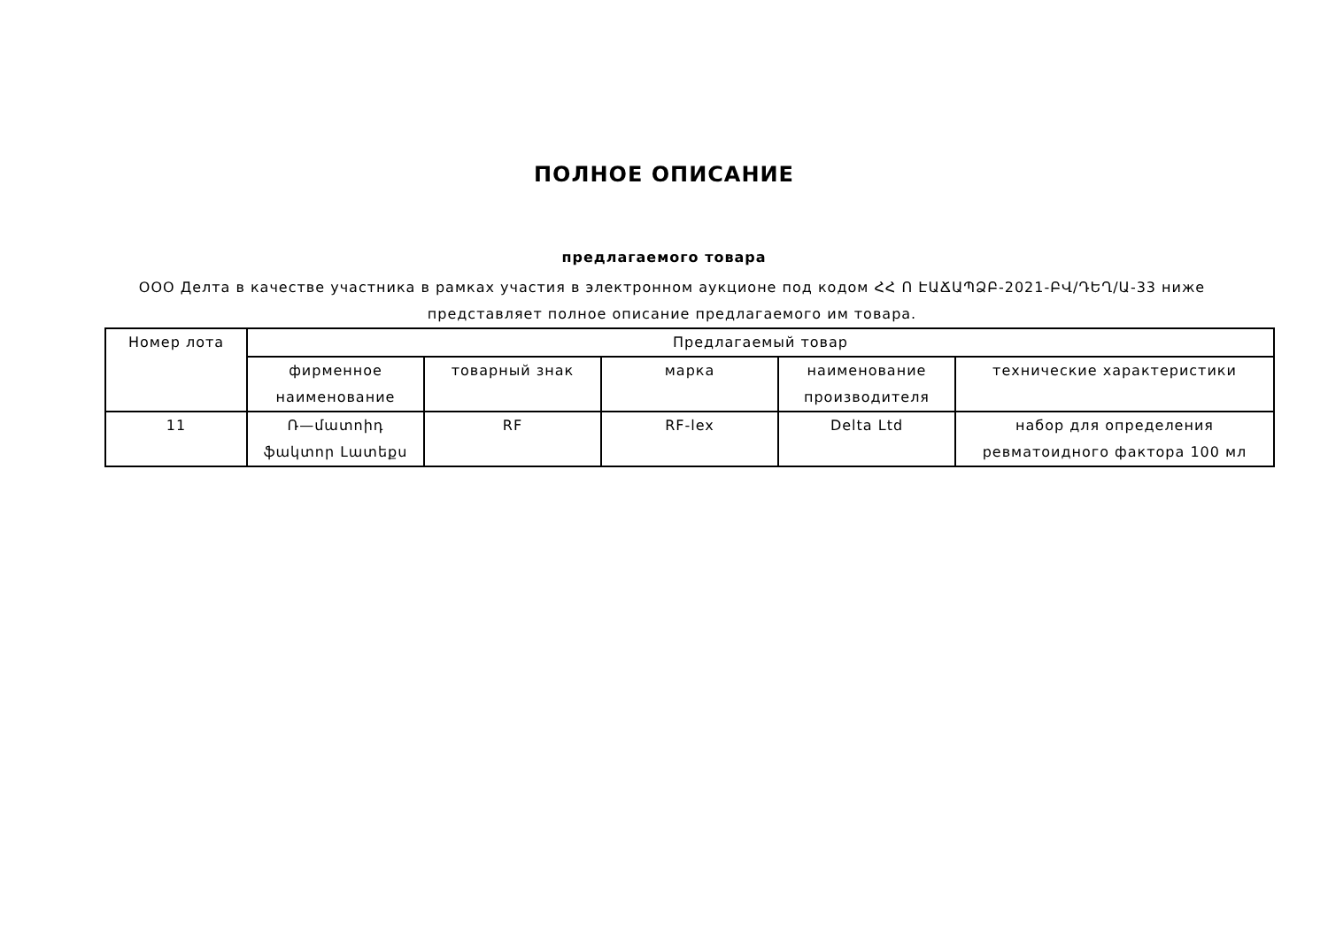ПОЛНОЕ ОПИСАНИЕ
предлагаемого товара
ООО Делта в качестве участника в рамках участия в электронном аукционе под кодом ՀՀ Ո ԷԱՃԱՊՁԲ-2021-ԲՎ/ԴԵՂ/Ա-33 ниже представляет полное описание предлагаемого им товара.
| Номер лота | Предлагаемый товар | | | | |
| --- | --- | --- | --- | --- | --- |
| | фирменное наименование | товарный знак | марка | наименование производителя | технические характеристики |
| 11 | Ռ—մատոիդ ֆակտոր Լատեքս | RF | RF-lex | Delta Ltd | набор для определения ревматоидного фактора 100 мл |